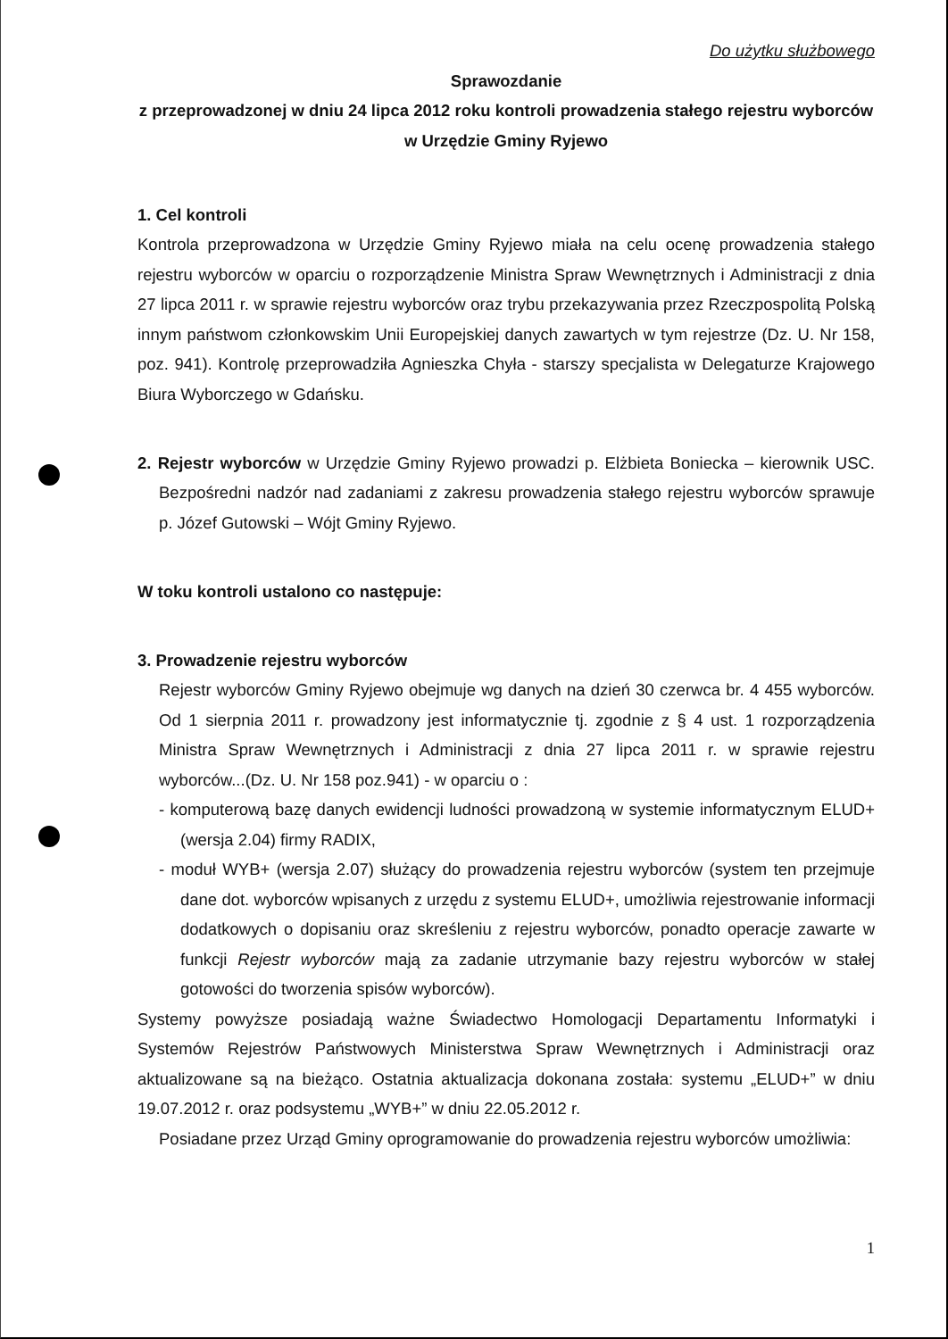Do użytku służbowego
Sprawozdanie
z przeprowadzonej w dniu 24 lipca 2012 roku kontroli prowadzenia stałego rejestru wyborców w Urzędzie Gminy Ryjewo
1. Cel kontroli
Kontrola przeprowadzona w Urzędzie Gminy Ryjewo miała na celu ocenę prowadzenia stałego rejestru wyborców w oparciu o rozporządzenie Ministra Spraw Wewnętrznych i Administracji z dnia 27 lipca 2011 r. w sprawie rejestru wyborców oraz trybu przekazywania przez Rzeczpospolitą Polską innym państwom członkowskim Unii Europejskiej danych zawartych w tym rejestrze (Dz. U. Nr 158, poz. 941). Kontrolę przeprowadziła Agnieszka Chyła - starszy specjalista w Delegaturze Krajowego Biura Wyborczego w Gdańsku.
2. Rejestr wyborców w Urzędzie Gminy Ryjewo prowadzi p. Elżbieta Boniecka – kierownik USC. Bezpośredni nadzór nad zadaniami z zakresu prowadzenia stałego rejestru wyborców sprawuje p. Józef Gutowski – Wójt Gminy Ryjewo.
W toku kontroli ustalono co następuje:
3. Prowadzenie rejestru wyborców
Rejestr wyborców Gminy Ryjewo obejmuje wg danych na dzień 30 czerwca br. 4 455 wyborców. Od 1 sierpnia 2011 r. prowadzony jest informatycznie tj. zgodnie z § 4 ust. 1 rozporządzenia Ministra Spraw Wewnętrznych i Administracji z dnia 27 lipca 2011 r. w sprawie rejestru wyborców...(Dz. U. Nr 158 poz.941) - w oparciu o :
- komputerową bazę danych ewidencji ludności prowadzoną w systemie informatycznym ELUD+ (wersja 2.04) firmy RADIX,
- moduł WYB+ (wersja 2.07) służący do prowadzenia rejestru wyborców (system ten przejmuje dane dot. wyborców wpisanych z urzędu z systemu ELUD+, umożliwia rejestrowanie informacji dodatkowych o dopisaniu oraz skreśleniu z rejestru wyborców, ponadto operacje zawarte w funkcji Rejestr wyborców mają za zadanie utrzymanie bazy rejestru wyborców w stałej gotowości do tworzenia spisów wyborców).
Systemy powyższe posiadają ważne Świadectwo Homologacji Departamentu Informatyki i Systemów Rejestrów Państwowych Ministerstwa Spraw Wewnętrznych i Administracji oraz aktualizowane są na bieżąco. Ostatnia aktualizacja dokonana została: systemu „ELUD+” w dniu 19.07.2012 r. oraz podsystemu „WYB+” w dniu 22.05.2012 r.
Posiadane przez Urząd Gminy oprogramowanie do prowadzenia rejestru wyborców umożliwia:
1